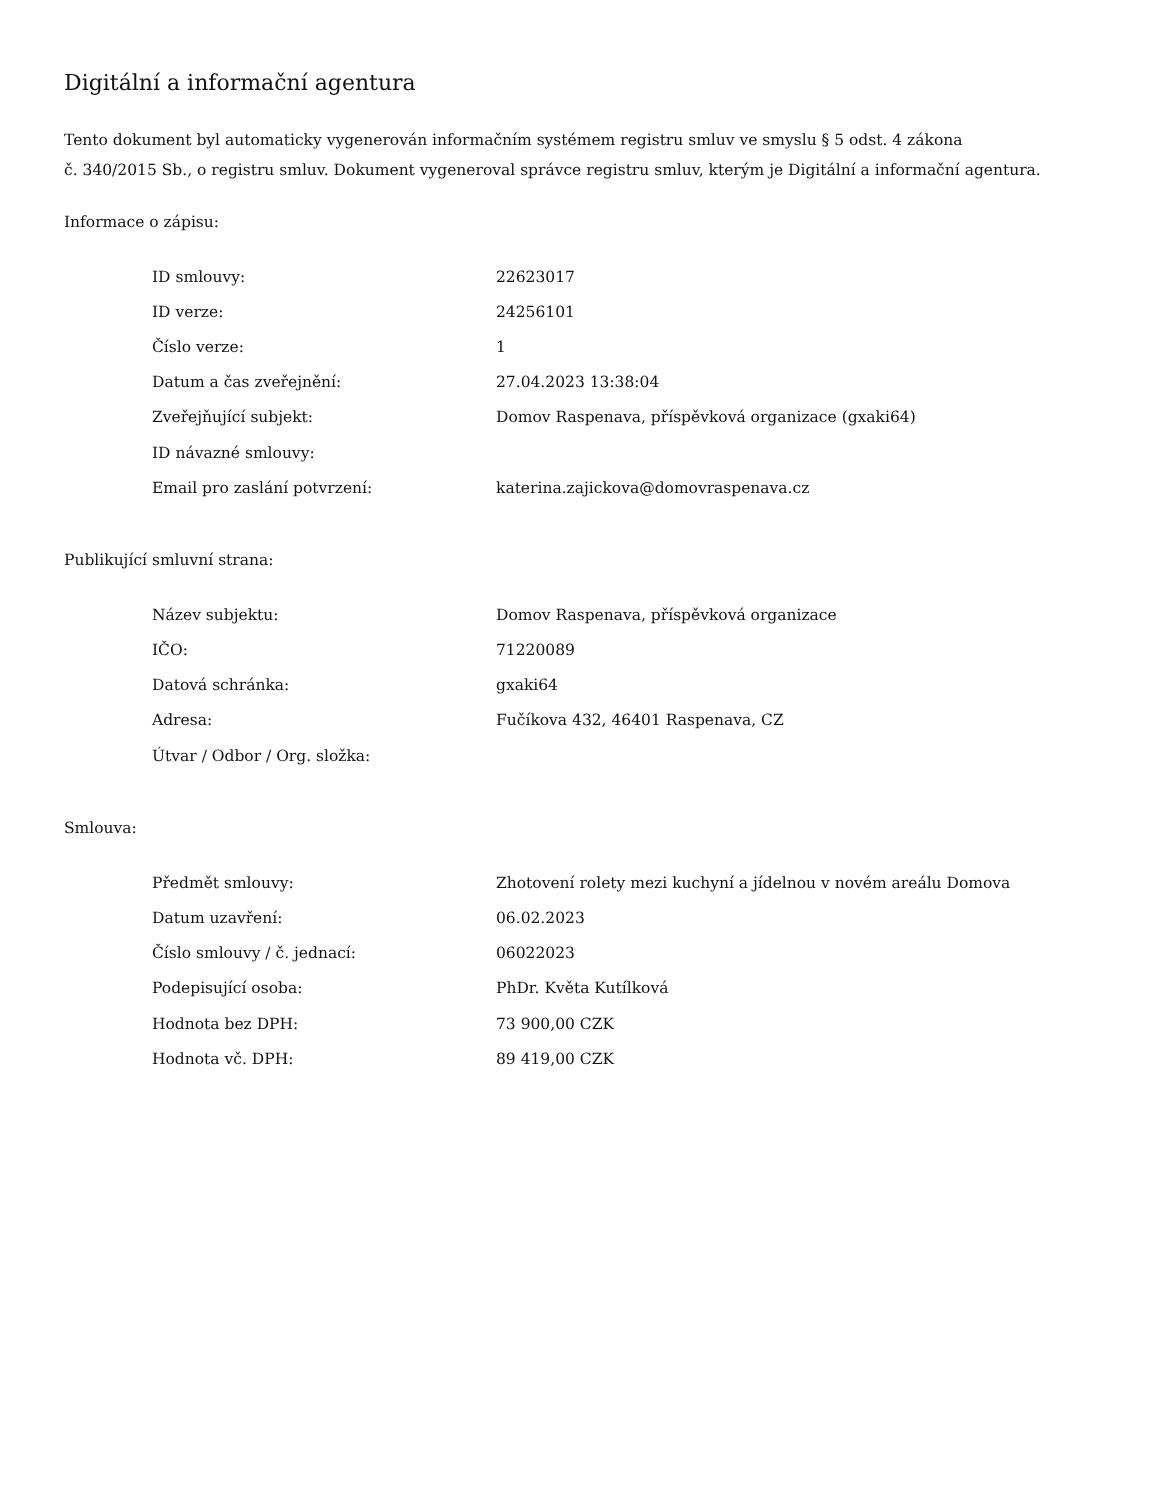Digitální a informační agentura
Tento dokument byl automaticky vygenerován informačním systémem registru smluv ve smyslu § 5 odst. 4 zákona
č. 340/2015 Sb., o registru smluv. Dokument vygeneroval správce registru smluv, kterým je Digitální a informační agentura.
Informace o zápisu:
| ID smlouvy: | 22623017 |
| ID verze: | 24256101 |
| Číslo verze: | 1 |
| Datum a čas zveřejnění: | 27.04.2023 13:38:04 |
| Zveřejňující subjekt: | Domov Raspenava, příspěvková organizace (gxaki64) |
| ID návazné smlouvy: | |
| Email pro zaslání potvrzení: | katerina.zajickova@domovraspenava.cz |
Publikující smluvní strana:
| Název subjektu: | Domov Raspenava, příspěvková organizace |
| IČO: | 71220089 |
| Datová schránka: | gxaki64 |
| Adresa: | Fučíkova 432, 46401 Raspenava, CZ |
| Útvar / Odbor / Org. složka: | |
Smlouva:
| Předmět smlouvy: | Zhotovení rolety mezi kuchyní a jídelnou v novém areálu Domova |
| Datum uzavření: | 06.02.2023 |
| Číslo smlouvy / č. jednací: | 06022023 |
| Podepisující osoba: | PhDr. Květa Kutílková |
| Hodnota bez DPH: | 73 900,00 CZK |
| Hodnota vč. DPH: | 89 419,00 CZK |